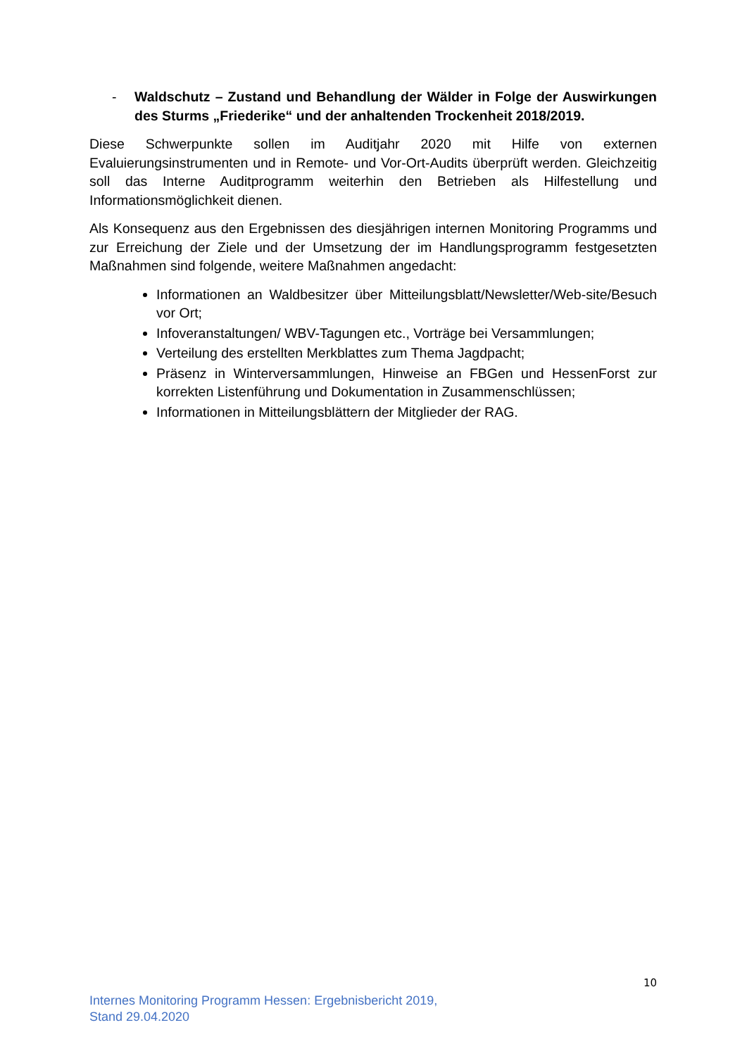- Waldschutz – Zustand und Behandlung der Wälder in Folge der Auswirkungen des Sturms „Friederike“ und der anhaltenden Trockenheit 2018/2019.
Diese Schwerpunkte sollen im Auditjahr 2020 mit Hilfe von externen Evaluierungsinstrumenten und in Remote- und Vor-Ort-Audits überprüft werden. Gleichzeitig soll das Interne Auditprogramm weiterhin den Betrieben als Hilfestellung und Informationsmöglichkeit dienen.
Als Konsequenz aus den Ergebnissen des diesjährigen internen Monitoring Programms und zur Erreichung der Ziele und der Umsetzung der im Handlungsprogramm festgesetzten Maßnahmen sind folgende, weitere Maßnahmen angedacht:
Informationen an Waldbesitzer über Mitteilungsblatt/Newsletter/Web-site/Besuch vor Ort;
Infoveranstaltungen/ WBV-Tagungen etc., Vorträge bei Versammlungen;
Verteilung des erstellten Merkblattes zum Thema Jagdpacht;
Präsenz in Winterversammlungen, Hinweise an FBGen und HessenForst zur korrekten Listenführung und Dokumentation in Zusammenschlüssen;
Informationen in Mitteilungsblättern der Mitglieder der RAG.
10
Internes Monitoring Programm Hessen: Ergebnisbericht 2019,
Stand 29.04.2020